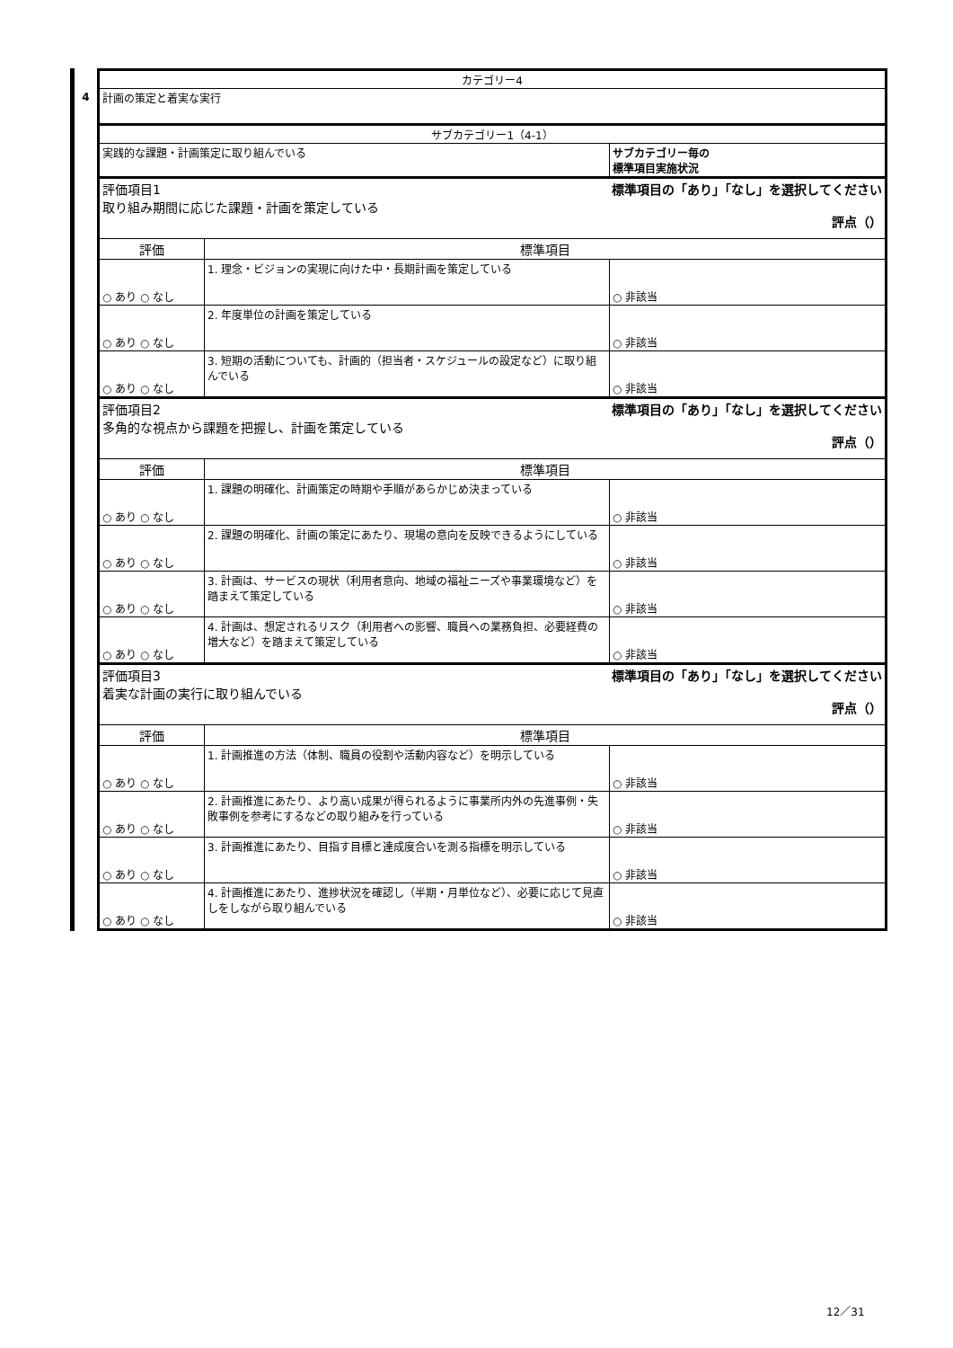4
| カテゴリー4 | | |
| 計画の策定と着実な実行 | | |
| サブカテゴリー1（4-1） | | |
| 実践的な課題・計画策定に取り組んでいる | | サブカテゴリー毎の 標準項目実施状況 |
| 評価項目1 取り組み期間に応じた課題・計画を策定している 標準項目の「あり」「なし」を選択してください 評点（） | | |
| 評価 | 標準項目 | |
| ○ あり ○ なし | 1. 理念・ビジョンの実現に向けた中・長期計画を策定している | ○ 非該当 |
| ○ あり ○ なし | 2. 年度単位の計画を策定している | ○ 非該当 |
| ○ あり ○ なし | 3. 短期の活動についても、計画的（担当者・スケジュールの設定など）に取り組んでいる | ○ 非該当 |
| 評価項目2 多角的な視点から課題を把握し、計画を策定している 標準項目の「あり」「なし」を選択してください 評点（） | | |
| 評価 | 標準項目 | |
| ○ あり ○ なし | 1. 課題の明確化、計画策定の時期や手順があらかじめ決まっている | ○ 非該当 |
| ○ あり ○ なし | 2. 課題の明確化、計画の策定にあたり、現場の意向を反映できるようにしている | ○ 非該当 |
| ○ あり ○ なし | 3. 計画は、サービスの現状（利用者意向、地域の福祉ニーズや事業環境など）を踏まえて策定している | ○ 非該当 |
| ○ あり ○ なし | 4. 計画は、想定されるリスク（利用者への影響、職員への業務負担、必要経費の増大など）を踏まえて策定している | ○ 非該当 |
| 評価項目3 着実な計画の実行に取り組んでいる 標準項目の「あり」「なし」を選択してください 評点（） | | |
| 評価 | 標準項目 | |
| ○ あり ○ なし | 1. 計画推進の方法（体制、職員の役割や活動内容など）を明示している | ○ 非該当 |
| ○ あり ○ なし | 2. 計画推進にあたり、より高い成果が得られるように事業所内外の先進事例・失敗事例を参考にするなどの取り組みを行っている | ○ 非該当 |
| ○ あり ○ なし | 3. 計画推進にあたり、目指す目標と達成度合いを測る指標を明示している | ○ 非該当 |
| ○ あり ○ なし | 4. 計画推進にあたり、進捗状況を確認し（半期・月単位など）、必要に応じて見直しをしながら取り組んでいる | ○ 非該当 |
12／31